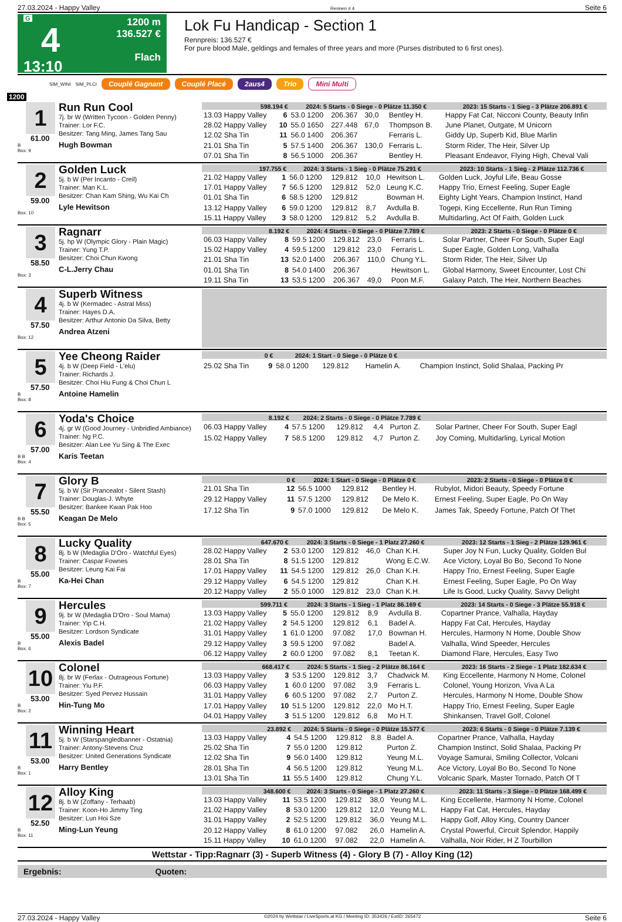27.03.2024 - Happy Valley Rennen # 4 Seite 6
G
4
13:10
1200 m
136.527 €
Flach
Lok Fu Handicap - Section 1
Rennpreis: 136.527 €
For pure blood Male, geldings and females of three years and more (Purses distributed to 6 first ones).
SIM_WINI SIM_PLCI Couplé Gagnant Couplé Placé 2aus4 Trio Mini Multi
1200
1
61.00
B
Box: 9
Run Run Cool
7j. br W (Written Tycoon - Golden Penny)
Trainer: Lor F.C.
Besitzer: Tang Ming, James Tang Sau
Hugh Bowman
| 598.194 € | | 2024: 5 Starts - 0 Siege - 0 Plätze 11.350 € | | | | | 2023: 15 Starts - 1 Sieg - 3 Plätze 206.891 € |
| --- | --- | --- | --- | --- | --- | --- | --- |
| 13.03 Happy Valley | 6 | 53.0 1200 | 206.367 | 30,0 | Bentley H. | | Happy Fat Cat, Nicconi County, Beauty Infin |
| 28.02 Happy Valley | 10 | 55.0 1650 | 227.448 | 67,0 | Thompson B. | | June Planet, Outgate, M Unicorn |
| 12.02 Sha Tin | 11 | 56.0 1400 | 206.367 | | Ferraris L. | | Giddy Up, Superb Kid, Blue Marlin |
| 21.01 Sha Tin | 5 | 57.5 1400 | 206.367 | 130,0 | Ferraris L. | | Storm Rider, The Heir, Silver Up |
| 07.01 Sha Tin | 8 | 56.5 1000 | 206.367 | | Bentley H. | | Pleasant Endeavor, Flying High, Cheval Vali |
2
59.00
Box: 10
Golden Luck
5j. b W (Per Incanto - Creil)
Trainer: Man K.L.
Besitzer: Chan Kam Shing, Wu Kai Ch
Lyle Hewitson
| 197.755 € | | 2024: 3 Starts - 1 Sieg - 0 Plätze 75.291 € | | | | | 2023: 10 Starts - 1 Sieg - 2 Plätze 112.736 € |
| --- | --- | --- | --- | --- | --- | --- | --- |
| 21.02 Happy Valley | 1 | 56.0 1200 | 129.812 | 10,0 | Hewitson L. | | Golden Luck, Joyful Life, Beau Gosse |
| 17.01 Happy Valley | 7 | 56.5 1200 | 129.812 | 52,0 | Leung K.C. | | Happy Trio, Ernest Feeling, Super Eagle |
| 01.01 Sha Tin | 6 | 58.5 1200 | 129.812 | | Bowman H. | | Eighty Light Years, Champion Instinct, Hand |
| 13.12 Happy Valley | 6 | 59.0 1200 | 129.812 | 8,7 | Avdulla B. | | Togepi, King Eccellente, Run Run Timing |
| 15.11 Happy Valley | 3 | 58.0 1200 | 129.812 | 5,2 | Avdulla B. | | Multidarling, Act Of Faith, Golden Luck |
3
58.50
Box: 3
Ragnarr
5j. hp W (Olympic Glory - Plain Magic)
Trainer: Yung T.P.
Besitzer: Choi Chun Kwong
C-L.Jerry Chau
| 8.192 € | | 2024: 4 Starts - 0 Siege - 0 Plätze 7.789 € | | | | | 2023: 2 Starts - 0 Siege - 0 Plätze 0 € |
| --- | --- | --- | --- | --- | --- | --- | --- |
| 06.03 Happy Valley | 8 | 59.5 1200 | 129.812 | 23,0 | Ferraris L. | | Solar Partner, Cheer For South, Super Eagl |
| 15.02 Happy Valley | 4 | 59.5 1200 | 129.812 | 23,0 | Ferraris L. | | Super Eagle, Golden Long, Valhalla |
| 21.01 Sha Tin | 13 | 52.0 1400 | 206.367 | 110,0 | Chung Y.L. | | Storm Rider, The Heir, Silver Up |
| 01.01 Sha Tin | 8 | 54.0 1400 | 206.367 | | Hewitson L. | | Global Harmony, Sweet Encounter, Lost Chi |
| 19.11 Sha Tin | 13 | 53.5 1200 | 206.367 | 49,0 | Poon M.F. | | Galaxy Patch, The Heir, Northern Beaches |
4
57.50
Box: 12
Superb Witness
4j. b W (Kermadec - Astral Miss)
Trainer: Hayes D.A.
Besitzer: Arthur Antonio Da Silva, Betty
Andrea Atzeni
5
57.50
B
Box: 8
Yee Cheong Raider
4j. b W (Deep Field - L'elu)
Trainer: Richards J.
Besitzer: Choi Hiu Fung & Choi Chun L
Antoine Hamelin
| 0 € | | 2024: 1 Start - 0 Siege - 0 Plätze 0 € | | | | | |
| --- | --- | --- | --- | --- | --- | --- | --- |
| 25.02 Sha Tin | 9 | 58.0 1200 | 129.812 | | Hamelin A. | | Champion Instinct, Solid Shalaa, Packing Pr |
6
57.00
B B
Box: 4
Yoda's Choice
4j. gr W (Good Journey - Unbridled Ambiance)
Trainer: Ng P.C.
Besitzer: Alan Lee Yu Sing & The Exec
Karis Teetan
| 8.192 € | | 2024: 2 Starts - 0 Siege - 0 Plätze 7.789 € | | | | | |
| --- | --- | --- | --- | --- | --- | --- | --- |
| 06.03 Happy Valley | 4 | 57.5 1200 | 129.812 | 4,4 | Purton Z. | | Solar Partner, Cheer For South, Super Eagl |
| 15.02 Happy Valley | 7 | 58.5 1200 | 129.812 | 4,7 | Purton Z. | | Joy Coming, Multidarling, Lyrical Motion |
7
55.50
B B
Box: 5
Glory B
5j. b W (Sir Prancealot - Silent Stash)
Trainer: Douglas-J. Whyte
Besitzer: Bankee Kwan Pak Hoo
Keagan De Melo
| 0 € | | 2024: 1 Start - 0 Siege - 0 Plätze 0 € | | | | | 2023: 2 Starts - 0 Siege - 0 Plätze 0 € |
| --- | --- | --- | --- | --- | --- | --- | --- |
| 21.01 Sha Tin | 12 | 56.5 1000 | 129.812 | | Bentley H. | | Rubylot, Midori Beauty, Speedy Fortune |
| 29.12 Happy Valley | 11 | 57.5 1200 | 129.812 | | De Melo K. | | Ernest Feeling, Super Eagle, Po On Way |
| 17.12 Sha Tin | 9 | 57.0 1000 | 129.812 | | De Melo K. | | James Tak, Speedy Fortune, Patch Of Thet |
8
55.00
B
Box: 7
Lucky Quality
8j. b W (Medaglia D'Oro - Watchful Eyes)
Trainer: Caspar Fownes
Besitzer: Leung Kai Fai
Ka-Hei Chan
| 647.670 € | | 2024: 3 Starts - 0 Siege - 1 Platz 27.260 € | | | | | 2023: 12 Starts - 1 Sieg - 2 Plätze 129.961 € |
| --- | --- | --- | --- | --- | --- | --- | --- |
| 28.02 Happy Valley | 2 | 53.0 1200 | 129.812 | 46,0 | Chan K.H. | | Super Joy N Fun, Lucky Quality, Golden Bul |
| 28.01 Sha Tin | 8 | 51.5 1200 | 129.812 | | Wong E.C.W. | | Ace Victory, Loyal Bo Bo, Second To None |
| 17.01 Happy Valley | 11 | 54.5 1200 | 129.812 | 26,0 | Chan K.H. | | Happy Trio, Ernest Feeling, Super Eagle |
| 29.12 Happy Valley | 6 | 54.5 1200 | 129.812 | | Chan K.H. | | Ernest Feeling, Super Eagle, Po On Way |
| 20.12 Happy Valley | 2 | 55.0 1000 | 129.812 | 23,0 | Chan K.H. | | Life Is Good, Lucky Quality, Savvy Delight |
9
55.00
B
Box: 6
Hercules
9j. br W (Medaglia D'Oro - Soul Mama)
Trainer: Yip C.H.
Besitzer: Lordson Syndicate
Alexis Badel
| 599.711 € | | 2024: 3 Starts - 1 Sieg - 1 Platz 86.169 € | | | | | 2023: 14 Starts - 0 Siege - 3 Plätze 55.918 € |
| --- | --- | --- | --- | --- | --- | --- | --- |
| 13.03 Happy Valley | 5 | 55.0 1200 | 129.812 | 8,9 | Avdulla B. | | Copartner Prance, Valhalla, Hayday |
| 21.02 Happy Valley | 2 | 54.5 1200 | 129.812 | 6,1 | Badel A. | | Happy Fat Cat, Hercules, Hayday |
| 31.01 Happy Valley | 1 | 61.0 1200 | 97.082 | 17,0 | Bowman H. | | Hercules, Harmony N Home, Double Show |
| 29.12 Happy Valley | 3 | 59.5 1200 | 97.082 | | Badel A. | | Valhalla, Wind Speeder, Hercules |
| 06.12 Happy Valley | 2 | 60.0 1200 | 97.082 | 8,1 | Teetan K. | | Diamond Flare, Hercules, Easy Two |
10
53.00
B
Box: 2
Colonel
8j. br W (Ferlax - Outrageous Fortune)
Trainer: Yiu P.F.
Besitzer: Syed Pervez Hussain
Hin-Tung Mo
| 668.417 € | | 2024: 5 Starts - 1 Sieg - 2 Plätze 86.164 € | | | | | 2023: 16 Starts - 2 Siege - 1 Platz 182.634 € |
| --- | --- | --- | --- | --- | --- | --- | --- |
| 13.03 Happy Valley | 3 | 53.5 1200 | 129.812 | 3,7 | Chadwick M. | | King Eccellente, Harmony N Home, Colonel |
| 06.03 Happy Valley | 1 | 60.0 1200 | 97.082 | 3,9 | Ferraris L. | | Colonel, Young Horizon, Viva A La |
| 31.01 Happy Valley | 6 | 60.5 1200 | 97.082 | 2,7 | Purton Z. | | Hercules, Harmony N Home, Double Show |
| 17.01 Happy Valley | 10 | 51.5 1200 | 129.812 | 22,0 | Mo H.T. | | Happy Trio, Ernest Feeling, Super Eagle |
| 04.01 Happy Valley | 3 | 51.5 1200 | 129.812 | 6,8 | Mo H.T. | | Shinkansen, Travel Golf, Colonel |
11
53.00
B
Box: 1
Winning Heart
5j. b W (Starspangledbanner - Ostatnia)
Trainer: Antony-Stevens Cruz
Besitzer: United Generations Syndicate
Harry Bentley
| 23.892 € | | 2024: 5 Starts - 0 Siege - 0 Plätze 15.577 € | | | | | 2023: 6 Starts - 0 Siege - 0 Plätze 7.139 € |
| --- | --- | --- | --- | --- | --- | --- | --- |
| 13.03 Happy Valley | 4 | 54.5 1200 | 129.812 | 8,8 | Badel A. | | Copartner Prance, Valhalla, Hayday |
| 25.02 Sha Tin | 7 | 55.0 1200 | 129.812 | | Purton Z. | | Champion Instinct, Solid Shalaa, Packing Pr |
| 12.02 Sha Tin | 9 | 56.0 1400 | 129.812 | | Yeung M.L. | | Voyage Samurai, Smiling Collector, Volcani |
| 28.01 Sha Tin | 4 | 56.5 1200 | 129.812 | | Yeung M.L. | | Ace Victory, Loyal Bo Bo, Second To None |
| 13.01 Sha Tin | 11 | 55.5 1400 | 129.812 | | Chung Y.L. | | Volcanic Spark, Master Tornado, Patch Of T |
12
52.50
B
Box: 11
Alloy King
8j. b W (Zoffany - Terhaab)
Trainer: Koon-Ho Jimmy Ting
Besitzer: Lun Hoi Sze
Ming-Lun Yeung
| 348.600 € | | 2024: 3 Starts - 0 Siege - 1 Platz 27.260 € | | | | | 2023: 11 Starts - 3 Siege - 0 Plätze 168.499 € |
| --- | --- | --- | --- | --- | --- | --- | --- |
| 13.03 Happy Valley | 11 | 53.5 1200 | 129.812 | 38,0 | Yeung M.L. | | King Eccellente, Harmony N Home, Colonel |
| 21.02 Happy Valley | 8 | 53.0 1200 | 129.812 | 12,0 | Yeung M.L. | | Happy Fat Cat, Hercules, Hayday |
| 31.01 Happy Valley | 2 | 52.5 1200 | 129.812 | 36,0 | Yeung M.L. | | Happy Golf, Alloy King, Country Dancer |
| 20.12 Happy Valley | 8 | 61.0 1200 | 97.082 | 26,0 | Hamelin A. | | Crystal Powerful, Circuit Splendor, Happily |
| 15.11 Happy Valley | 10 | 61.0 1200 | 97.082 | 22,0 | Hamelin A. | | Valhalla, Noir Rider, H Z Tourbillon |
Wettstar - Tipp:Ragnarr (3) - Superb Witness (4) - Glory B (7) - Alloy King (12)
Ergebnis: Quoten:
27.03.2024 - Happy Valley ©2024 by Wettstar / LiveSports.at KG / Meeting ID: 353426 / ExtID: 265472 Seite 6